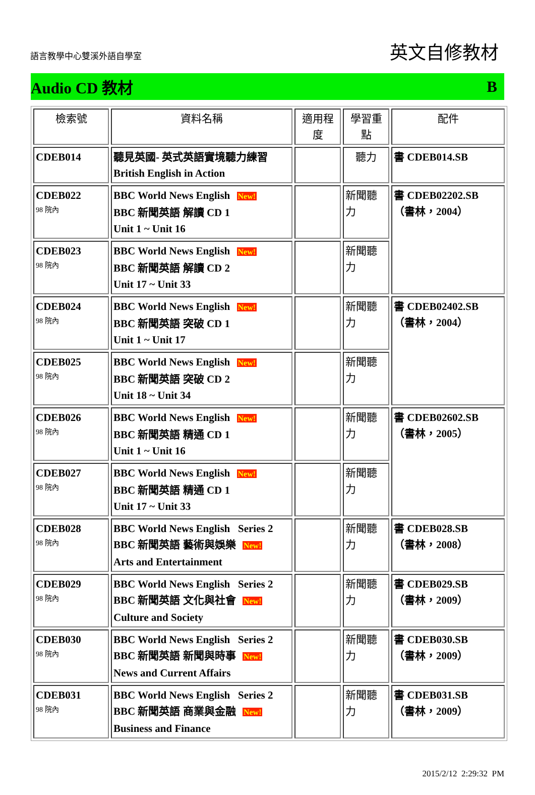語言教學中心雙溪外語自學室
英文自修教材
Audio CD 教材 B
| 檢索號 | 資料名稱 | 適用程度 | 學習重點 | 配件 |
| --- | --- | --- | --- | --- |
| CDEB014 | 聽見英國- 英式英語實境聽力練習 British English in Action | | 聽力 | 書 CDEB014.SB |
| CDEB022 98 院內 | BBC World News English New! BBC 新聞英語 解讀 CD 1 Unit 1 ~ Unit 16 | | 新聞聽力 | 書 CDEB02202.SB （書林，2004） |
| CDEB023 98 院內 | BBC World News English New! BBC 新聞英語 解讀 CD 2 Unit 17 ~ Unit 33 | | 新聞聽力 | |
| CDEB024 98 院內 | BBC World News English New! BBC 新聞英語 突破 CD 1 Unit 1 ~ Unit 17 | | 新聞聽力 | 書 CDEB02402.SB （書林，2004） |
| CDEB025 98 院內 | BBC World News English New! BBC 新聞英語 突破 CD 2 Unit 18 ~ Unit 34 | | 新聞聽力 | |
| CDEB026 98 院內 | BBC World News English New! BBC 新聞英語 精通 CD 1 Unit 1 ~ Unit 16 | | 新聞聽力 | 書 CDEB02602.SB （書林，2005） |
| CDEB027 98 院內 | BBC World News English New! BBC 新聞英語 精通 CD 1 Unit 17 ~ Unit 33 | | 新聞聽力 | |
| CDEB028 98 院內 | BBC World News English Series 2 BBC 新聞英語 藝術與娛樂 New! Arts and Entertainment | | 新聞聽力 | 書 CDEB028.SB （書林，2008） |
| CDEB029 98 院內 | BBC World News English Series 2 BBC 新聞英語 文化與社會 New! Culture and Society | | 新聞聽力 | 書 CDEB029.SB （書林，2009） |
| CDEB030 98 院內 | BBC World News English Series 2 BBC 新聞英語 新聞與時事 New! News and Current Affairs | | 新聞聽力 | 書 CDEB030.SB （書林，2009） |
| CDEB031 98 院內 | BBC World News English Series 2 BBC 新聞英語 商業與金融 New! Business and Finance | | 新聞聽力 | 書 CDEB031.SB （書林，2009） |
2015/2/12 2:29:32 PM